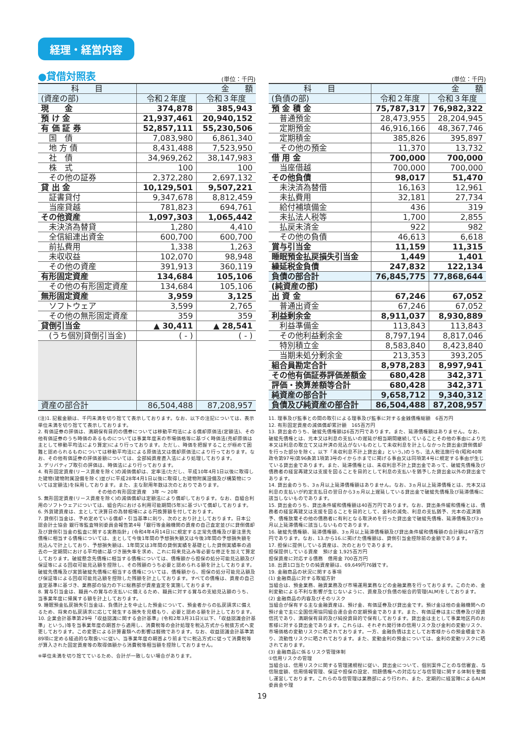経理・経営内容
●貸借対照表 (単位：千円)
| 科 目 | 金 額 | |
| --- | --- | --- |
| (資産の部) | 令和２年度 | 令和３年度 |
| 現 金 | 374,878 | 385,943 |
| 預 け 金 | 21,937,461 | 20,940,152 |
| 有 価 証 券 | 52,857,111 | 55,230,506 |
| 国 債 | 7,083,980 | 6,861,340 |
| 地 方 債 | 8,431,488 | 7,523,950 |
| 社 債 | 34,969,262 | 38,147,983 |
| 株 式 | 100 | 100 |
| その他の証券 | 2,372,280 | 2,697,132 |
| 貸 出 金 | 10,129,501 | 9,507,221 |
| 証書貸付 | 9,347,678 | 8,812,459 |
| 当座貸越 | 781,823 | 694,761 |
| その他資産 | 1,097,303 | 1,065,442 |
| 未決済為替貸 | 1,280 | 4,410 |
| 全信組連出資金 | 600,700 | 600,700 |
| 前払費用 | 1,338 | 1,263 |
| 未収収益 | 102,070 | 98,948 |
| その他の資産 | 391,913 | 360,119 |
| 有形固定資産 | 134,684 | 105,106 |
| その他の有形固定資産 | 134,684 | 105,106 |
| 無形固定資産 | 3,959 | 3,125 |
| ソフトウェア | 3,599 | 2,765 |
| その他の無形固定資産 | 359 | 359 |
| 貸倒引当金 | ▲ 30,411 | ▲ 28,541 |
| (うち個別貸倒引当金) | ( - ) | ( - ) |
| 資産の部合計 | 86,504,488 | 87,208,957 |
(単位：千円)
| 科 目 | 金 額 | |
| --- | --- | --- |
| (負債の部) | 令和２年度 | 令和３年度 |
| 預 金 積 金 | 75,787,317 | 76,982,322 |
| 普通預金 | 28,473,955 | 28,204,945 |
| 定期預金 | 46,916,166 | 48,367,746 |
| 定期積金 | 385,826 | 395,897 |
| その他の預金 | 11,370 | 13,732 |
| 借 用 金 | 700,000 | 700,000 |
| 当座借越 | 700,000 | 700,000 |
| その他負債 | 98,017 | 51,470 |
| 未決済為替借 | 16,163 | 12,961 |
| 未払費用 | 32,181 | 27,734 |
| 給付補填備金 | 436 | 319 |
| 未払法人税等 | 1,700 | 2,855 |
| 払戻未済金 | 922 | 982 |
| その他の負債 | 46,613 | 6,618 |
| 賞与引当金 | 11,159 | 11,315 |
| 睡眠預金払戻損失引当金 | 1,449 | 1,401 |
| 繰延税金負債 | 247,832 | 122,134 |
| 負債の部合計 | 76,845,775 | 77,868,644 |
| (純資産の部) | | |
| 出 資 金 | 67,246 | 67,052 |
| 普通出資金 | 67,246 | 67,052 |
| 利益剰余金 | 8,911,037 | 8,930,889 |
| 利益準備金 | 113,843 | 113,843 |
| その他利益剰余金 | 8,797,194 | 8,817,046 |
| 特別積立金 | 8,583,840 | 8,423,840 |
| 当期未処分剰余金 | 213,353 | 393,205 |
| 組合員勘定合計 | 8,978,283 | 8,997,941 |
| その他有価証券評価差額金 | 680,428 | 342,371 |
| 評価・換算差額等合計 | 680,428 | 342,371 |
| 純資産の部合計 | 9,658,712 | 9,340,312 |
| 負債及び純資産の部合計 | 86,504,488 | 87,208,957 |
(注)1. 記載金額は、千円未満を切り捨てて表示しております。なお、以下の注記については、表示単位未満を切り捨てて表示しております。
2. 有価証券の評価は、満期保有目的の債券については移動平均法による償却原価法(定額法)、その他有価証券のうち時価のあるものについては事業年度末の市場価格等に基づく時価法(売却原価は主として移動平均法により算定)により行っております。ただし、時価を把握することが極めて困難と認められるものについては移動平均法による原価法又は償却原価法により行っております。なお、その他有価証券の評価差額については、全部純資産直入法により処理しております。
3. デリバティブ取引の評価は、時価法により行っております。
4. 有形固定資産(リース資産を除く)の減価償却は、定率法(ただし、平成10年4月1日以後に取得した建物(建物附属設備を除く)並びに平成28年4月1日以後に取得した建物附属設備及び構築物については定額法)を採用しております。また、主な耐用年数は次のとおりであります。
その他の有形固定資産　3年 ～ 20年
5. 無形固定資産(リース資産を除く)の減価償却は定額法により償却しております。なお、自組合利用のソフトウェアについては、組合内における利用可能期間(5年)に基づいて償却しております。
6. 外貨建資産は、主として決算日の為替相場による円換算額を付しております。
7. 貸倒引当金は、予め定めている償却・引当基準に則り、次のとおり計上しております。日本公認会計士協会 銀行等監査特別委員会報告第4号「銀行等金融機関の資産の自己査定並びに貸倒償却及び貸倒引当金の監査に関する実務指針」(令和4年4月14日)に規定する正常先債権及び要注意先債権に相当する債権については、主として今後1年間の予想損失額又は今後3年間の予想損失額を見込んで計上しており、予想損失額は、1年間又は3年間の貸倒実績を基礎とした貸倒実績率の過去の一定期間における平均値に基づき損失率を求め、これに将来見込み等必要な修正を加えて算定しております。破綻懸念先債権に相当する債権については、債権額から担保の処分可能見込額及び保証等による回収可能見込額を控除し、その残額のうち必要と認められる額を計上しております。破綻先債権及び実質破綻先債権に相当する債権については、債権額から、担保の処分可能見込額及び保証等による回収可能見込額を控除した残額を計上しております。すべての債権は、資産の自己査定基準に基づき、業務部の協力の下に総務部が資産査定を実施しております。
8. 賞与引当金は、職員への賞与の支払いに備えるため、職員に対する賞与の支給見込額のうち、当事業年度に帰属する額を計上しております。
9. 睡眠預金払戻損失引当金は、負債計上を中止した預金について、預金者からの払戻請求に備えるため、将来の払戻請求に応じて発生する損失を見積もり、必要と認める額を計上しております。
10. 企業会計基準第29号「収益認識に関する会計基準」(令和2年3月31日)(以下、「収益認識会計基準」という。)等を当事業年度の期首から適用し、消費税等の会計処理を税込方式から税抜方式へ変更しております。この変更による計算書類への影響は軽微であります。なお、収益認識会計基準第89項に定める経過的な取扱いに従い、当事業年度の期首より前までに税込方式に従って消費税等が算入された固定資産等の取得価額から消費税等相当額を控除しておりません。
※単位未満を切り捨てているため、合計が一致しない場合があります。
11. 理事及び監事との間の取引による理事及び監事に対する金銭債権総額　6百万円
12. 有形固定資産の減価償却累計額　165百万円
13. 貸出金のうち、破綻先債権額は6百万円であります。また、延滞債権額はありません。なお、破綻先債権とは、元本又は利息の支払いの遅延が相当期間継続していることその他の事由により元本又は利息の取立て又は弁済の見込がないものとして未収利息を計上しなかった貸出金(貸倒償却を行った部分を除く。以下「未収利息不計上貸出金」という。)のうち、法人税法施行令(昭和40年政令第97号)第96条第1項第3号のイからホまでに掲げる事由又は同項第4号に規定する事由が生じている貸出金であります。また、延滞債権とは、未収利息不計上貸出金であって、破綻先債権及び債務者の経営再建又は支援を図ることを目的として利息の支払いを猶予した貸出金以外の貸出金であります。
14. 貸出金のうち、3ヵ月以上延滞債権額はありません。なお、3ヵ月以上延滞債権とは、元本又は利息の支払いが約定支払日の翌日から3ヵ月以上遅延している貸出金で破綻先債権及び延滞債権に該当しないものであります。
15. 貸出金のうち、貸出条件緩和債権額は40百万円であります。なお、貸出条件緩和債権とは、債務者の経営再建又は支援を図ることを目的として、金利の減免、利息の支払猶予、元本の返済猶予、債権放棄その他の債務者に有利となる取決めを行った貸出金で破綻先債権、延滞債権及び3ヵ月以上延滞債権に該当しないものであります。
16. 破綻先債権額、延滞債権額、3ヵ月以上延滞債権額及び貸出条件緩和債権額の合計額は47百万円であります。なお、13.から16.に掲げた債権額は、貸倒引当金控除前の金額であります。
17. 担保に提供している資産は、次のとおりであります。
担保提供している資産　預け金 1,925百万円
担保資産に対応する債務　借用金 700百万円
18. 出資1口当たりの純資産額は、69,649円76銭です。
19. 金融商品の状況に関する事項
(1) 金融商品に対する取組方針
当組合は、預金業務、融資業務及び市場運用業務などの金融業務を行っております。このため、金利変動による不利な影響が生じないように、資産及び負債の総合的管理(ALM)をしております。
(2) 金融商品の内容及びそのリスク
当組合が保有する主な金融資産は、預け金、有価証券及び貸出金です。預け金は他の金融機関への預け金で主に全国信用協同組合連合会の定期預金であります。また、有価証券は主に債券及び投資信託であり、満期保有目的及び純投資目的で保有しております。貸出金は主として事業地区内のお客様に対する貸出金であります。これらは、それぞれ発行体の信用リスク及び金利の変動リスク、市場価格の変動リスクに晒されております。一方、金融負債は主としてお客様からの預金積金であり、流動性リスクに晒されております。また、変動金利の預金については、金利の変動リスクに晒されております。
(3) 金融商品に係るリスク管理体制
①信用リスクの管理
当組合は、信用リスクに関する管理諸規程に従い、貸出金について、個別案件ごとの与信審査、与信限度額、信用情報管理、保証や担保の設定、問題債権への対応など与信管理に関する体制を整備し運営しております。これらの与信管理は業務部により行われ、また、定期的に経営陣によるALM委員会や理
19